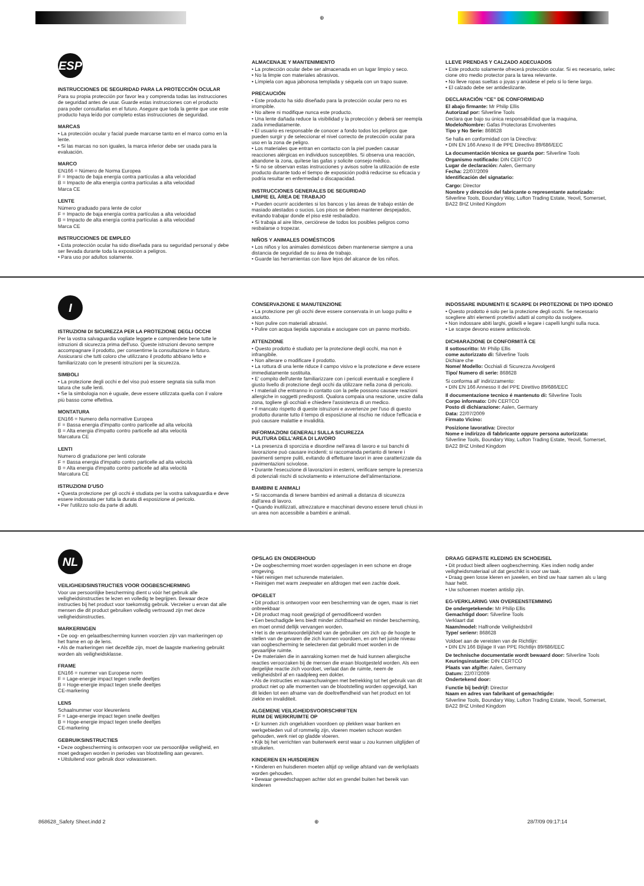⊕
ESP
INSTRUCCIONES DE SEGURIDAD PARA LA PROTECCIÓN OCULAR
Para su propia protección por favor lea y comprenda todas las instrucciones de seguridad antes de usar. Guarde estas instrucciones con el producto para poder consultarlas en el futuro. Asegure que toda la gente que use este producto haya leído por completo estas instrucciones de seguridad.
MARCAS
• La protección ocular y facial puede marcarse tanto en el marco como en la lente.
• Si las marcas no son iguales, la marca inferior debe ser usada para la evaluación.
MARCO
EN166 = Número de Norma Europea
F = Impacto de baja energía contra partículas a alta velocidad
B = Impacto de alta energía contra partículas a alta velocidad
Marca CE
LENTE
Número graduado para lente de color
F = Impacto de baja energía contra partículas a alta velocidad
B = Impacto de alta energía contra partículas a alta velocidad
Marca CE
INSTRUCCIONES DE EMPLEO
• Esta protección ocular ha sido diseñada para su seguridad personal y debe ser llevada durante toda la exposición a peligros.
• Para uso por adultos solamente.
ALMACENAJE Y MANTENIMIENTO
• La protección ocular debe ser almacenada en un lugar limpio y seco.
• No la limpie con materiales abrasivos.
• Límpiela con agua jabonosa templada y séquela con un trapo suave.
PRECAUCIÓN
• Este producto ha sido diseñado para la protección ocular pero no es irrompible.
• No altere ni modifique nunca este producto.
• Una lente dañada reduce la visibilidad y la protección y deberá ser reempla zada inmediatamente.
• El usuario es responsable de conocer a fondo todos los peligros que pueden surgir y de seleccionar el nivel correcto de protección ocular para uso en la zona de peligro.
• Los materiales que entran en contacto con la piel pueden causar reacciones alérgicas en individuos susceptibles. Si observa una reacción, abandone la zona, quítese las gafas y solicite consejo médico.
• Si no se observan estas instrucciones y avisos sobre la utilización de este producto durante todo el tiempo de exposición podrá reducirse su eficacia y podría resultar en enfermedad o discapacidad.
INSTRUCCIONES GENERALES DE SEGURIDAD
LIMPIE EL ÁREA DE TRABAJO
• Pueden ocurrir accidentes si los bancos y las áreas de trabajo están de masiado atestados o sucios. Los pisos se deben mantener despejados, evitando trabajar donde el piso esté resbaladizo.
• Si trabaja al aire libre, cerciórese de todos los posibles peligros como resbalarse o tropezar.
NIÑOS Y ANIMALES DOMÉSTICOS
• Los niños y los animales domésticos deben mantenerse siempre a una distancia de seguridad de su área de trabajo.
• Guarde las herramientas con llave lejos del alcance de los niños.
LLEVE PRENDAS Y CALZADO ADECUADOS
• Este producto solamente ofrecerá protección ocular. Si es necesario, selec cione otro medio protector para la tarea relevante.
• No lleve ropas sueltas o joyas y anúdese el pelo si lo tiene largo.
• El calzado debe ser antideslizante.
DECLARACIÓN “CE” DE CONFORMIDAD
El abajo firmante: Mr Philip Ellis
Autorizad por: Silverline Tools
Declara que bajo su única responsabilidad que la maquina,
Modelo/Nombre: Gafas Protectoras Envolventes
Tipo y No Serie: 868628
Se halla en conformidad con la Directiva:
• DIN EN 166 Anexo II de PPE Directivo 89/686/EEC
La documentación técnica se guarda por: Silverline Tools
Organismo notificado: DIN CERTCO
Lugar de declaración: Aalen, Germany
Fecha: 22/07/2009
Identificación del signatario:
Cargo: Director
Nombre y dirección del fabricante o representante autorizado:
Silverline Tools, Boundary Way, Lufton Trading Estate, Yeovil, Somerset, BA22 8HZ United Kingdom
I
ISTRUZIONI DI SICUREZZA PER LA PROTEZIONE DEGLI OCCHI
Per la vostra salvaguardia vogliate leggete e comprendete bene tutte le istruzioni di sicurezza prima dell'uso. Queste istruzioni devono sempre accompagnare il prodotto, per consentirne la consultazione in futuro. Assicurarsi che tutti coloro che utilizzano il prodotto abbiano letto e familiarizzato con le presenti istruzioni per la sicurezza.
SIMBOLI
• La protezione degli occhi e del viso può essere segnata sia sulla mon tatura che sulle lenti.
• Se la simbologia non è uguale, deve essere utilizzata quella con il valore più basso come effettiva.
MONTATURA
EN166 = Numero della normative Europea
F = Bassa energia d'impatto contro particelle ad alta velocità
B = Alta energia d'impatto contro particelle ad alta velocità
Marcatura CE
LENTI
Numero di gradazione per lenti colorate
F = Bassa energia d'impatto contro particelle ad alta velocità
B = Alta energia d'impatto contro particelle ad alta velocità
Marcatura CE
ISTRUZIONI D'USO
• Questa protezione per gli occhi è studiata per la vostra salvaguardia e deve essere indossata per tutta la durata di esposizione al pericolo.
• Per l'utilizzo solo da parte di adulti.
CONSERVAZIONE E MANUTENZIONE
• La protezione per gli occhi deve essere conservata in un luogo pulito e asciutto.
• Non pulire con materiali abrasivi.
• Pulire con acqua tiepida saponata e asciugare con un panno morbido.
ATTENZIONE
• Questo prodotto è studiato per la protezione degli occhi, ma non è infrangibile.
• Non alterare o modificare il prodotto.
• La rottura di una lente riduce il campo visivo e la protezione e deve essere immediatamente sostituita.
• E' compito dell'utente familiarizzare con i pericoli eventuali e scegliere il giusto livello di protezione degli occhi da utilizzare nella zona di pericolo.
• I materiali che entranno in contatto con la pelle possono causare reazioni allergiche in soggetti predisposti. Qualora compaia una reazione, uscire dalla zona, togliere gli occhiali e chiedere l'assistenza di un medico.
• Il mancato rispetto di queste istruzioni e avvertenze per l'uso di questo prodotto durante tutto il tempo di esposizione al rischio ne riduce l'efficacia e può causare malattie e invalidità.
INFORMAZIONI GENERALI SULLA SICUREZZA
PULITURA DELL'AREA DI LAVORO
• La presenza di sporcizia e disordine nell'area di lavoro e sui banchi di lavorazione può causare incidenti; si raccomanda pertanto di tenere i pavimenti sempre puliti, evitando di effettuare lavori in aree caratterizzate da pavimentazioni scivolose.
• Durante l'esecuzione di lavorazioni in esterni, verificare sempre la presenza di potenziali rischi di scivolamento e interruzione dell'alimentazione.
BAMBINI E ANIMALI
• Si raccomanda di tenere bambini ed animali a distanza di sicurezza dall'area di lavoro.
• Quando inutilizzati, attrezzature e macchinari devono essere tenuti chiusi in un area non accessibile a bambini e animali.
INDOSSARE INDUMENTI E SCARPE DI PROTEZIONE DI TIPO IDONEO
• Questo prodotto è solo per la protezione degli occhi. Se necessario scegliere altri elementi protettivi adatti al compito da svolgere.
• Non indossare abiti larghi, gioielli e legare i capelli lunghi sulla nuca.
• Le scarpe devono essere antiscivolo.
DICHIARAZIONE DI CONFORMITÀ CE
Il sottoscritto: Mr Philip Ellis
come autorizzato di: Silverline Tools
Dichiare che
Nome/ Modello: Occhiali di Sicurezza Avvolgenti
Tipo/ Numero di serie: 868628
Si conforma all' indirizzamento:
• DIN EN 166 Annesso II del PPE Direttivo 89/686/EEC
Il documentazione tecnico é mantenuto di: Silverline Tools
Corpo informato: DIN CERTCO
Posto di dichiarazione: Aalen, Germany
Data: 22/07/2009
Firmato Vicino:
Posizione lavorativa: Director
Nome e indirizzo di fabbricante oppure persona autorizzata:
Silverline Tools, Boundary Way, Lufton Trading Estate, Yeovil, Somerset, BA22 8HZ United Kingdom
NL
VEILIGHEIDSINSTRUCTIES VOOR OOGBESCHERMING
Voor uw persoonlijke bescherming dient u vóór het gebruik alle veiligheidsinstructies te lezen en volledig te begrijpen. Bewaar deze instructies bij het product voor toekomstig gebruik. Verzeker u ervan dat alle mensen die dit product gebruiken volledig vertrouwd zijn met deze veiligheidsinstructies.
MARKERINGEN
• De oog- en gelaatbescherming kunnen voorzien zijn van markeringen op het frame en op de lens.
• Als de markeringen niet dezelfde zijn, moet de laagste markering gebruikt worden als veiligheidsklasse.
FRAME
EN166 = nummer van Europese norm
F = Lage-energie impact tegen snelle deeltjes
B = Hoge-energie impact tegen snelle deeltjes
CE-markering
LENS
Schaalnummer voor kleurenlens
F = Lage-energie impact tegen snelle deeltjes
B = Hoge-energie impact tegen snelle deeltjes
CE-markering
GEBRUIKSINSTRUCTIES
• Deze oogbescherming is ontworpen voor uw persoonlijke veiligheid, en moet gedragen worden in periodes van blootstelling aan gevaren.
• Uitsluitend voor gebruik door volwassenen.
OPSLAG EN ONDERHOUD
• De oogbescherming moet worden opgeslagen in een schone en droge omgeving.
• Niet reinigen met schurende materialen.
• Reinigen met warm zeepwater en afdrogen met een zachte doek.
OPGELET
• Dit product is ontworpen voor een bescherming van de ogen, maar is niet onbreekbaar
• Dit product mag nooit gewijzigd of gemodificeerd worden
• Een beschadigde lens biedt minder zichtbaarheid en minder bescherming, en moet onmid dellijk vervangen worden.
• Het is de verantwoordelijkheid van de gebruiker om zich op de hoogte te stellen van de gevaren die zich kunnen voordoen, en om het juiste niveau van oogbescherming te selecteren dat gebruikt moet worden in de gevaarlijke ruimte.
• De materialen die in aanraking komen met de huid kunnen allergische reacties veroorzaken bij de mensen die eraan blootgesteld worden. Als een dergelijke reactie zich voordoet, verlaat dan de ruimte, neem de veiligheidsbril af en raadpleeg een dokter.
• Als de instructies en waarschuwingen met betrekking tot het gebruik van dit product niet op alle momenten van de blootstelling worden opgevolgd, kan dit leiden tot een afname van de doeltreffendheid van het product en tot ziekte en invaliditeit.
ALGEMENE VEILIGHEIDSVOORSCHRIFTEN
RUIM DE WERKRUIMTE OP
• Er kunnen zich ongelukken voordoen op plekken waar banken en werkgebieden vuil of rommelig zijn, vloeren moeten schoon worden gehouden, werk niet op gladde vloeren.
• Kijk bij het verrichten van buitenwerk eerst waar u zou kunnen uitglijden of struikelen.
KINDEREN EN HUISDIEREN
• Kinderen en huisdieren moeten altijd op veilige afstand van de werkplaats worden gehouden.
• Bewaar gereedschappen achter slot en grendel buiten het bereik van kinderen
DRAAG GEPASTE KLEDING EN SCHOEISEL
• Dit product biedt alleen oogbescherming. Kies indien nodig ander veiligheidsmateriaal uit dat geschikt is voor uw taak.
• Draag geen losse kleren en juwelen, en bind uw haar samen als u lang haar hebt.
• Uw schoenen moeten antislip zijn.
EG-VERKLARING VAN OVEREENSTEMMING
De ondergetekende: Mr Philip Ellis
Gemachtigd door: Silverline Tools
Verklaart dat
Naam/model: Halfronde Veiligheidsbril
Type/ serienr: 868628
Voldoet aan de vereisten van de Richtlijn:
• DIN EN 166 Bijlage II van PPE Richtlijn 89/686/EEC
De technische documentatie wordt bewaard door: Silverline Tools
Keuringsinstantie: DIN CERTCO
Plaats van afgifte: Aalen, Germany
Datum: 22/07/2009
Ondertekend door:
Functie bij bedrijf: Director
Naam en adres van fabrikant of gemachtigde:
Silverline Tools, Boundary Way, Lufton Trading Estate, Yeovil, Somerset, BA22 8HZ United Kingdom
868628_Safety Sheet.indd 2 ⊕ 28/7/09 09:17:14